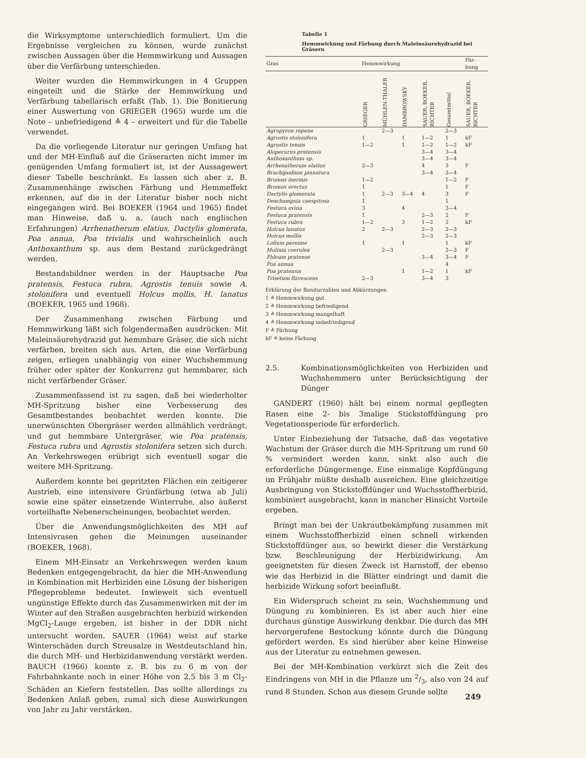die Wirksymptome unterschiedlich formuliert. Um die Ergebnisse vergleichen zu können, wurde zunächst zwischen Aussagen über die Hemmwirkung und Aussagen über die Verfärbung unterschieden.
Weiter wurden die Hemmwirkungen in 4 Gruppen eingeteilt und die Stärke der Hemmwirkung und Verfärbung tabellarisch erfaßt (Tab. 1). Die Bonitierung einer Auswertung von GRIEGER (1965) wurde um die Note – unbefriedigend ≙ 4 – erweitert und für die Tabelle verwendet.
Da die vorliegende Literatur nur geringen Umfang hat und der MH-Einfluß auf die Gräserarten nicht immer im genügenden Umfang formuliert ist, ist der Aussagewert dieser Tabelle beschränkt. Es lassen sich aber z. B. Zusammenhänge zwischen Färbung und Hemmeffekt erkennen, auf die in der Literatur bisher noch nicht eingegangen wird. Bei BOEKER (1964 und 1965) findet man Hinweise, daß u. a. (auch nach englischen Erfahrungen) Arrhenatherum elatius, Dactylis glomerata, Poa annua, Poa trivialis und wahrscheinlich auch Anthoxanthum sp. aus dem Bestand zurückgedrängt werden.
Bestandsbildner werden in der Hauptsache Poa pratensis, Festuca rubra, Agrostis tenuis sowie A. stolonifera und eventuell Holcus mollis, H. lanatus (BOEKER, 1965 und 1968).
Der Zusammenhang zwischen Färbung und Hemmwirkung läßt sich folgendermaßen ausdrücken: Mit Maleinsäurehydrazid gut hemmbare Gräser, die sich nicht verfärben, breiten sich aus. Arten, die eine Verfärbung zeigen, erliegen unabhängig von einer Wuchshemmung früher oder später der Konkurrenz gut hemmbarer, sich nicht verfärbender Gräser.
Zusammenfassend ist zu sagen, daß bei wiederholter MH-Spritzung bisher eine Verbesserung des Gesamtbestandes beobachtet werden konnte. Die unerwünschten Obergräser werden allmählich verdrängt, und gut hemmbare Untergräser, wie Poa pratensis, Festuca rubra und Agrostis stolonifera setzen sich durch. An Verkehrswegen erübrigt sich eventuell sogar die weitere MH-Spritzung.
Außerdem konnte bei gepritzten Flächen ein zeitigerer Austrieb, eine intensivere Grünfärbung (etwa ab Juli) sowie eine später einsetzende Winterruhe, also äußerst vorteilhafte Nebenerscheinungen, beobachtet werden.
Über die Anwendungsmöglichkeiten des MH auf Intensivrasen gehen die Meinungen auseinander (BOEKER, 1968).
Einem MH-Einsatz an Verkehrswegen werden kaum Bedenken entgegengebracht, da hier die MH-Anwendung in Kombination mit Herbiziden eine Lösung der bisherigen Pflegeprobleme bedeutet. Inwieweit sich eventuell ungünstige Effekte durch das Zusammenwirken mit der im Winter auf den Straßen ausgebrachten herbizid wirkenden MgCl<sub>2</sub>-Lauge ergeben, ist bisher in der DDR nicht untersucht worden. SAUER (1964) weist auf starke Winterschäden durch Streusalze in Westdeutschland hin, die durch MH- und Herbizidanwendung verstärkt werden. BAUCH (1966) konnte z. B. bis zu 6 m von der Fahrbahnkante noch in einer Höhe von 2,5 bis 3 m Cl<sub>2</sub>-Schäden an Kiefern feststellen. Das sollte allerdings zu Bedenken Anlaß geben, zumal sich diese Auswirkungen von Jahr zu Jahr verstärken.
Tabelle 1
Hemmwirkung und Färbung durch Maleinsäurehydrazid bei Gräsern
| Gras | Hemmwirkung | | | | | Fär- bung |
| --- | --- | --- | --- | --- | --- | --- |
| | GRIEGER | MÜHLEN-THALER | DAMBROWSKY | SAUER, BOEKER, RICHTER | Gesamtmittel | SAUER, BOEKER, RICHTER |
| Agropyron repens | | 2—3 | | | 2—3 | |
| Agrostis stolonifera | 1 | | 1 | 1—2 | 1 | kF |
| Agrostis tenuis | 1—2 | | 1 | 1—2 | 1—2 | kF |
| Alopecurus pratensis | | | | 3—4 | 3—4 | |
| Anthoxanthum sp. | | | | 3—4 | 3—4 | |
| Arrhenatherum elatius | 2—3 | | | 4 | 3 | F |
| Brachipodium pinnatura | | | | 3—4 | 3—4 | |
| Bromus inermis | 1—2 | | | | 1—2 | F |
| Bromus erectus | 1 | | | | 1 | F |
| Dactylis glomerata | 1 | 2—3 | 3—4 | 4 | 3 | F |
| Deschampsia caespitosa | 1 | | | | 1 | |
| Festuca ovina | 3 | | 4 | | 3—4 | |
| Festuca pratensis | 1 | | | 2—3 | 2 | F |
| Festuca rubra | 1—2 | | 3 | 1—2 | 2 | kF |
| Holcus lanatus | 2 | 2—3 | | 2—3 | 2—3 | |
| Holcus mollis | | | | 2—3 | 2—3 | |
| Lolium perenne | 1 | | 1 | | 1 | kF |
| Molinia coerulea | | 2—3 | | | 2—3 | F |
| Phleum pratense | | | | 3—4 | 3—4 | F |
| Poa annua | | | | | 4 | |
| Poa pratensis | | | 1 | 1—2 | 1 | kF |
| Trisetum flavescens | 2—3 | | | 3—4 | 3 | |
Erklärung der Bonitur­zahlen und Abkürzungen
1 ≙ Hemmwirkung gut
2 ≙ Hemmwirkung befriedigend
3 ≙ Hemmwirkung mangelhaft
4 ≙ Hemmwirkung unbefriedigend
F ≙ Färbung
kF ≙ keine Färbung
2.5. Kombinationsmöglichkeiten von Herbiziden und Wuchshemmern unter Berücksichtigung der Dünger
GANDERT (1960) hält bei einem normal gepflegten Rasen eine 2- bis 3malige Stickstoffdüngung pro Vegetationsperiode für erforderlich.
Unter Einbeziehung der Tatsache, daß das vegetative Wachstum der Gräser durch die MH-Spritzung um rund 60 % vermindert werden kann, sinkt also auch die erforderliche Düngermenge. Eine einmalige Kopfdüngung im Frühjahr müßte deshalb ausreichen. Eine gleichzeitige Ausbringung von Stickstoffdünger und Wuchsstoffherbizid, kombiniert ausgebracht, kann in mancher Hinsicht Vorteile ergeben.
Bringt man bei der Unkrautbekämpfung zusammen mit einem Wuchsstoffherbizid einen schnell wirkenden Stickstoffdünger aus, so bewirkt dieser die Verstärkung bzw. Beschleunigung der Herbizidwirkung. Am geeignetsten für diesen Zweck ist Harnstoff, der ebenso wie das Herbizid in die Blätter eindringt und damit die herbizide Wirkung sofort beeinflußt.
Ein Widerspruch scheint zu sein, Wuchshemmung und Düngung zu kombinieren. Es ist aber auch hier eine durchaus günstige Auswirkung denkbar. Die durch das MH hervorgerufene Bestockung könnte durch die Düngung gefördert werden. Es sind hierüber aber keine Hinweise aus der Literatur zu entnehmen gewesen.
Bei der MH-Kombination verkürzt sich die Zeit des Eindringens von MH in die Pflanze um 2/3, also von 24 auf rund 8 Stunden. Schon aus diesem Grunde sollte
249